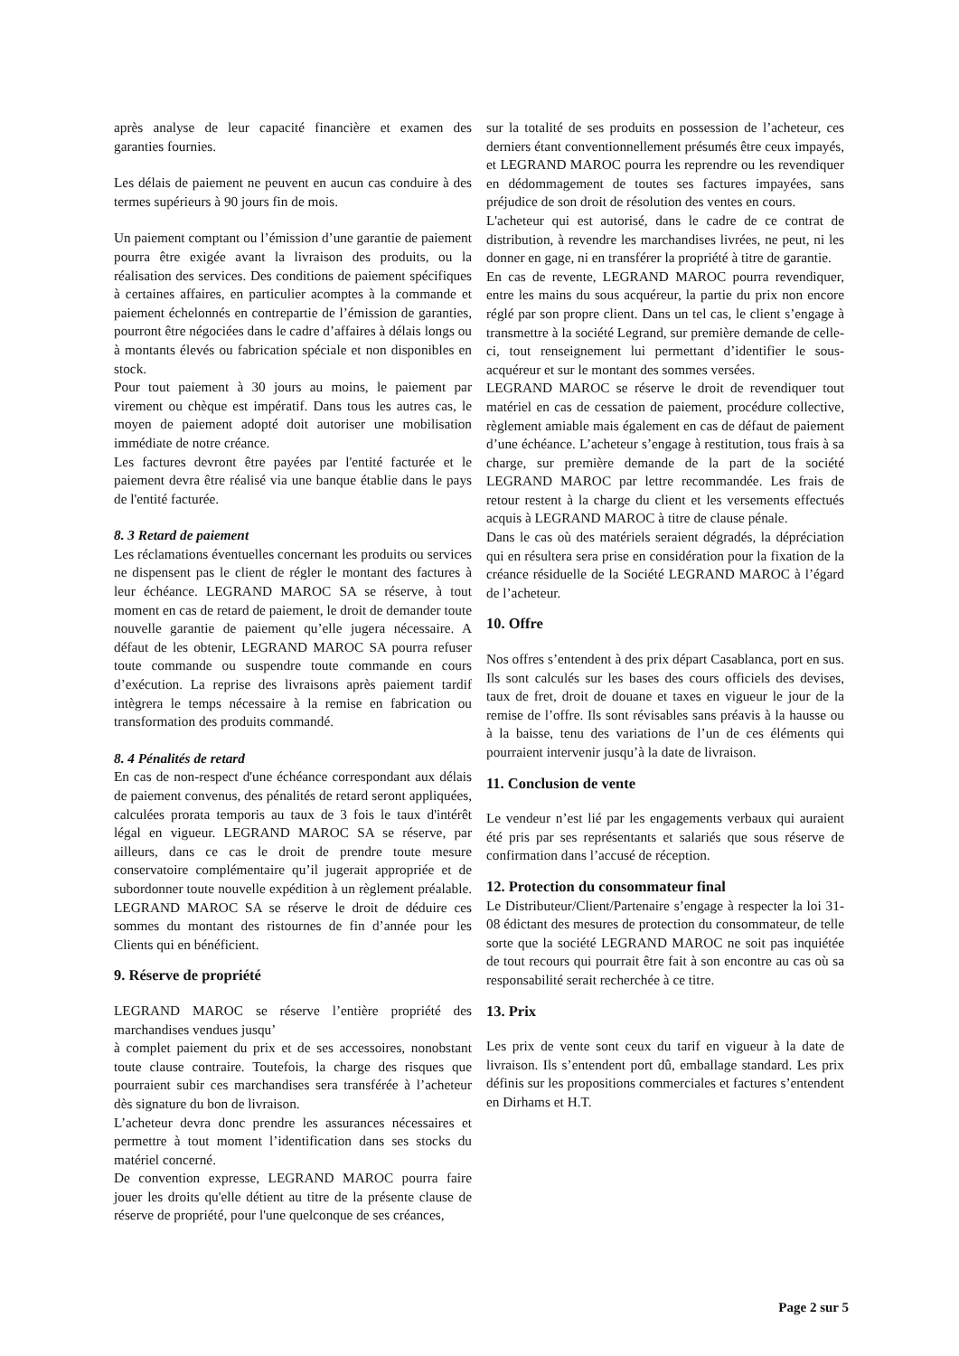après analyse de leur capacité financière et examen des garanties fournies.
Les délais de paiement ne peuvent en aucun cas conduire à des termes supérieurs à 90 jours fin de mois.
Un paiement comptant ou l’émission d’une garantie de paiement pourra être exigée avant la livraison des produits, ou la réalisation des services. Des conditions de paiement spécifiques à certaines affaires, en particulier acomptes à la commande et paiement échelonnés en contrepartie de l’émission de garanties, pourront être négociées dans le cadre d’affaires à délais longs ou à montants élevés ou fabrication spéciale et non disponibles en stock.
Pour tout paiement à 30 jours au moins, le paiement par virement ou chèque est impératif. Dans tous les autres cas, le moyen de paiement adopté doit autoriser une mobilisation immédiate de notre créance.
Les factures devront être payées par l'entité facturée et le paiement devra être réalisé via une banque établie dans le pays de l'entité facturée.
8. 3 Retard de paiement
Les réclamations éventuelles concernant les produits ou services ne dispensent pas le client de régler le montant des factures à leur échéance. LEGRAND MAROC SA se réserve, à tout moment en cas de retard de paiement, le droit de demander toute nouvelle garantie de paiement qu’elle jugera nécessaire. A défaut de les obtenir, LEGRAND MAROC SA pourra refuser toute commande ou suspendre toute commande en cours d’exécution. La reprise des livraisons après paiement tardif intègrera le temps nécessaire à la remise en fabrication ou transformation des produits commandé.
8. 4 Pénalités de retard
En cas de non-respect d'une échéance correspondant aux délais de paiement convenus, des pénalités de retard seront appliquées, calculées prorata temporis au taux de 3 fois le taux d'intérêt légal en vigueur. LEGRAND MAROC SA se réserve, par ailleurs, dans ce cas le droit de prendre toute mesure conservatoire complémentaire qu’il jugerait appropriée et de subordonner toute nouvelle expédition à un règlement préalable. LEGRAND MAROC SA se réserve le droit de déduire ces sommes du montant des ristournes de fin d’année pour les Clients qui en bénéficient.
9. Réserve de propriété
LEGRAND MAROC se réserve l’entière propriété des marchandises vendues jusqu’
à complet paiement du prix et de ses accessoires, nonobstant toute clause contraire. Toutefois, la charge des risques que pourraient subir ces marchandises sera transférée à l’acheteur dès signature du bon de livraison.
L’acheteur devra donc prendre les assurances nécessaires et permettre à tout moment l’identification dans ses stocks du matériel concerné.
De convention expresse, LEGRAND MAROC pourra faire jouer les droits qu'elle détient au titre de la présente clause de réserve de propriété, pour l'une quelconque de ses créances,
sur la totalité de ses produits en possession de l’acheteur, ces derniers étant conventionnellement présumés être ceux impayés, et LEGRAND MAROC pourra les reprendre ou les revendiquer en dédommagement de toutes ses factures impayées, sans préjudice de son droit de résolution des ventes en cours.
L'acheteur qui est autorisé, dans le cadre de ce contrat de distribution, à revendre les marchandises livrées, ne peut, ni les donner en gage, ni en transférer la propriété à titre de garantie.
En cas de revente, LEGRAND MAROC pourra revendiquer, entre les mains du sous acquéreur, la partie du prix non encore réglé par son propre client. Dans un tel cas, le client s’engage à transmettre à la société Legrand, sur première demande de celle-ci, tout renseignement lui permettant d’identifier le sous-acquéreur et sur le montant des sommes versées.
LEGRAND MAROC se réserve le droit de revendiquer tout matériel en cas de cessation de paiement, procédure collective, règlement amiable mais également en cas de défaut de paiement d’une échéance. L’acheteur s’engage à restitution, tous frais à sa charge, sur première demande de la part de la société LEGRAND MAROC par lettre recommandée. Les frais de retour restent à la charge du client et les versements effectués acquis à LEGRAND MAROC à titre de clause pénale.
Dans le cas où des matériels seraient dégradés, la dépréciation qui en résultera sera prise en considération pour la fixation de la créance résiduelle de la Société LEGRAND MAROC à l’égard de l’acheteur.
10. Offre
Nos offres s’entendent à des prix départ Casablanca, port en sus. Ils sont calculés sur les bases des cours officiels des devises, taux de fret, droit de douane et taxes en vigueur le jour de la remise de l’offre. Ils sont révisables sans préavis à la hausse ou à la baisse, tenu des variations de l’un de ces éléments qui pourraient intervenir jusqu’à la date de livraison.
11. Conclusion de vente
Le vendeur n’est lié par les engagements verbaux qui auraient été pris par ses représentants et salariés que sous réserve de confirmation dans l’accusé de réception.
12. Protection du consommateur final
Le Distributeur/Client/Partenaire s’engage à respecter la loi 31-08 édictant des mesures de protection du consommateur, de telle sorte que la société LEGRAND MAROC ne soit pas inquiétée de tout recours qui pourrait être fait à son encontre au cas où sa responsabilité serait recherchée à ce titre.
13. Prix
Les prix de vente sont ceux du tarif en vigueur à la date de livraison. Ils s’entendent port dû, emballage standard. Les prix définis sur les propositions commerciales et factures s’entendent en Dirhams et H.T.
Page 2 sur 5